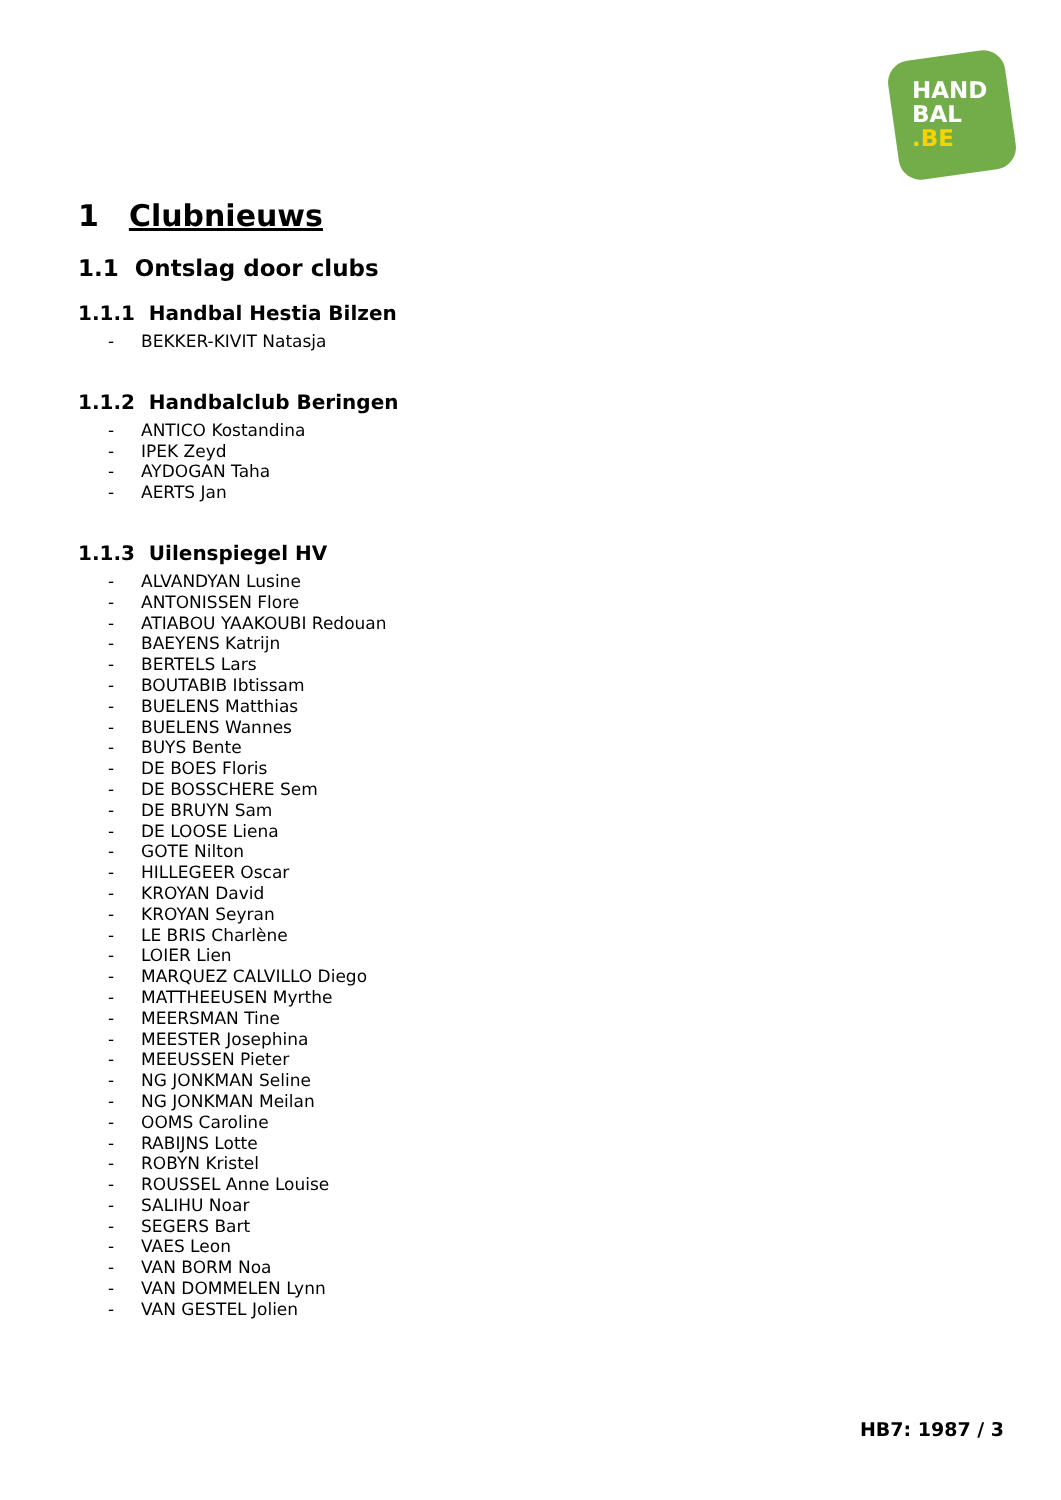HAND
BAL
.BE
1 Clubnieuws
1.1 Ontslag door clubs
1.1.1 Handbal Hestia Bilzen
- BEKKER-KIVIT Natasja
1.1.2 Handbalclub Beringen
- ANTICO Kostandina
- IPEK Zeyd
- AYDOGAN Taha
- AERTS Jan
1.1.3 Uilenspiegel HV
- ALVANDYAN Lusine
- ANTONISSEN Flore
- ATIABOU YAAKOUBI Redouan
- BAEYENS Katrijn
- BERTELS Lars
- BOUTABIB Ibtissam
- BUELENS Matthias
- BUELENS Wannes
- BUYS Bente
- DE BOES Floris
- DE BOSSCHERE Sem
- DE BRUYN Sam
- DE LOOSE Liena
- GOTE Nilton
- HILLEGEER Oscar
- KROYAN David
- KROYAN Seyran
- LE BRIS Charlène
- LOIER Lien
- MARQUEZ CALVILLO Diego
- MATTHEEUSEN Myrthe
- MEERSMAN Tine
- MEESTER Josephina
- MEEUSSEN Pieter
- NG JONKMAN Seline
- NG JONKMAN Meilan
- OOMS Caroline
- RABIJNS Lotte
- ROBYN Kristel
- ROUSSEL Anne Louise
- SALIHU Noar
- SEGERS Bart
- VAES Leon
- VAN BORM Noa
- VAN DOMMELEN Lynn
- VAN GESTEL Jolien
HB7: 1987 / 3